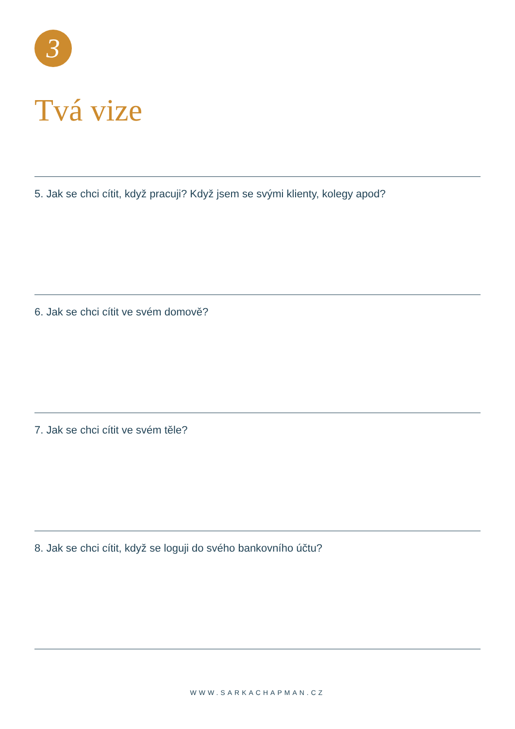3
Tvá vize
5. Jak se chci cítit, když pracuji? Když jsem se svými klienty, kolegy apod?
6. Jak se chci cítit ve svém domově?
7. Jak se chci cítit ve svém těle?
8. Jak se chci cítit, když se loguji do svého bankovního účtu?
WWW.SARKACHAPMAN.CZ